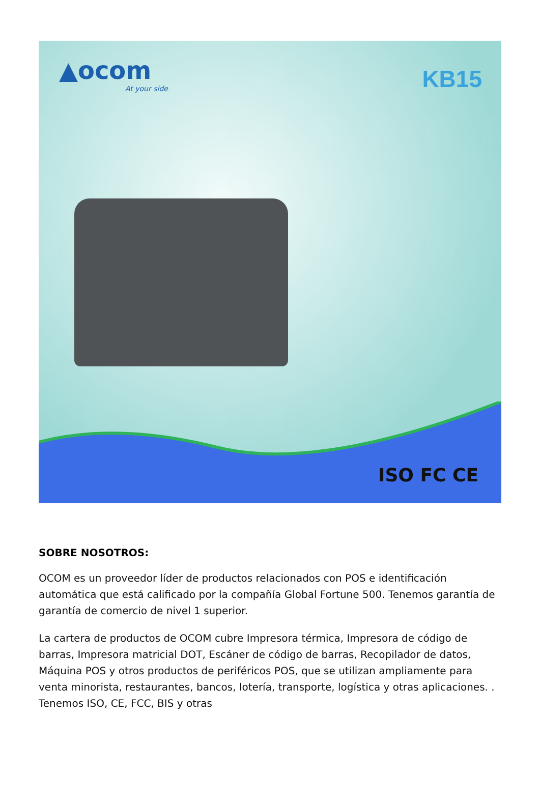▲ocom
At your side
KB15
ISO FC CE
SOBRE NOSOTROS:
OCOM es un proveedor líder de productos relacionados con POS e identificación automática que está calificado por la compañía Global Fortune 500. Tenemos garantía de garantía de comercio de nivel 1 superior.
La cartera de productos de OCOM cubre Impresora térmica, Impresora de código de barras, Impresora matricial DOT, Escáner de código de barras, Recopilador de datos, Máquina POS y otros productos de periféricos POS, que se utilizan ampliamente para venta minorista, restaurantes, bancos, lotería, transporte, logística y otras aplicaciones. . Tenemos ISO, CE, FCC, BIS y otras